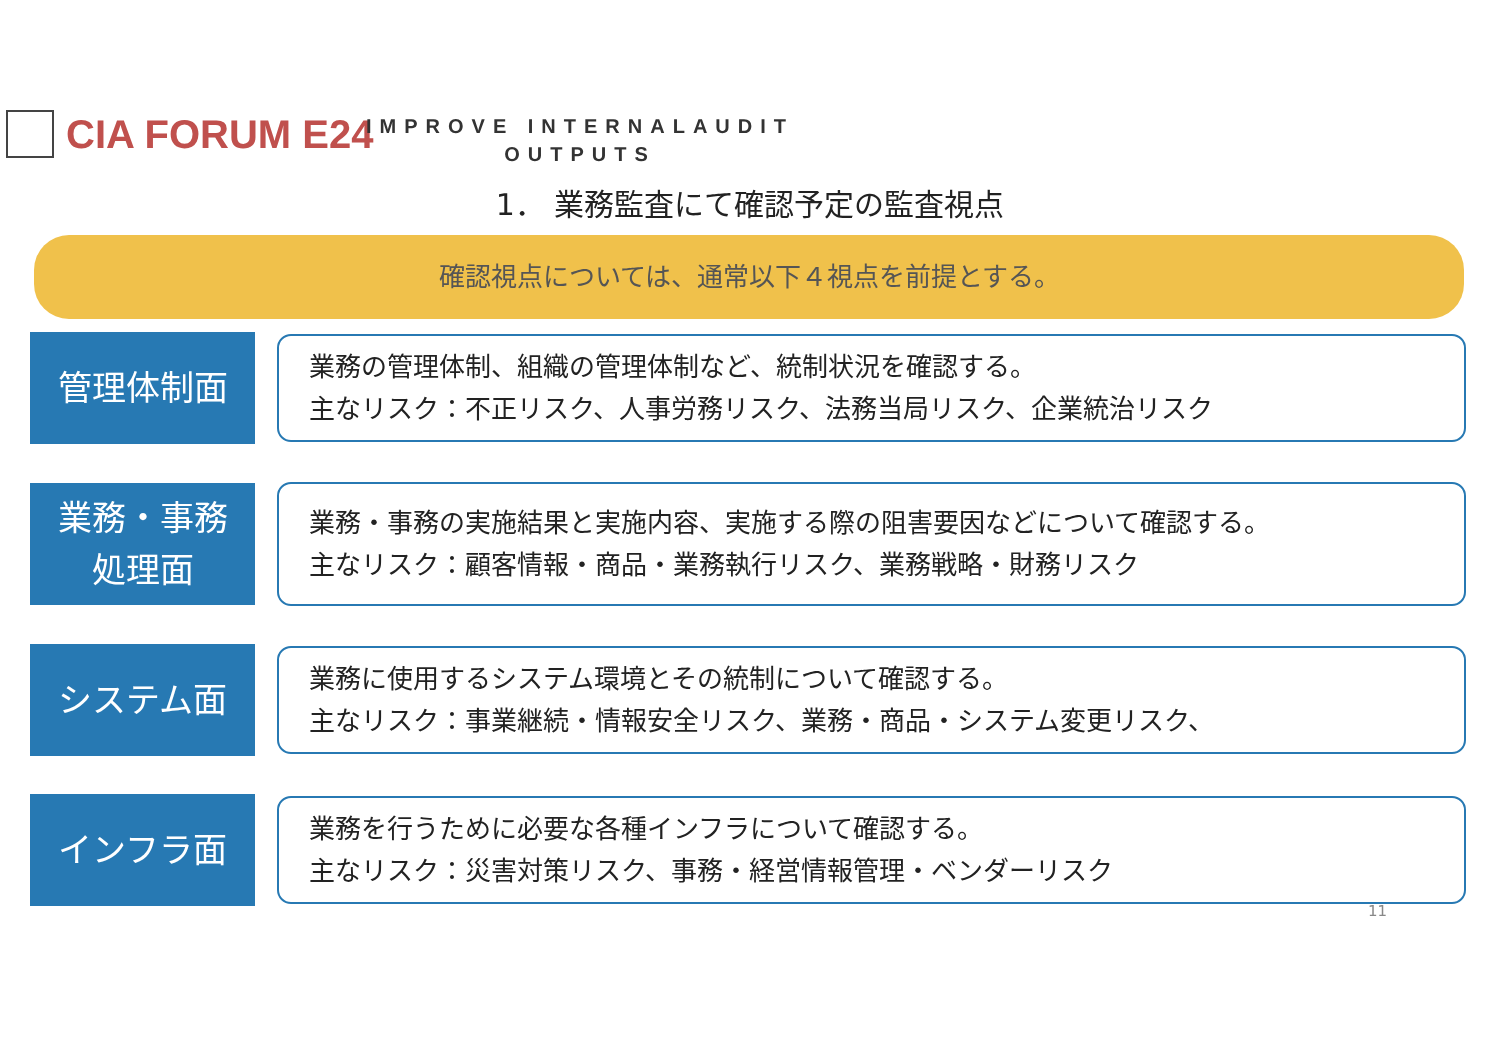CIA FORUM E24
IMPROVE INTERNALAUDIT OUTPUTS
1． 業務監査にて確認予定の監査視点
確認視点については、通常以下４視点を前提とする。
管理体制面
業務の管理体制、組織の管理体制など、統制状況を確認する。
主なリスク：不正リスク、人事労務リスク、法務当局リスク、企業統治リスク
業務・事務
処理面
業務・事務の実施結果と実施内容、実施する際の阻害要因などについて確認する。
主なリスク：顧客情報・商品・業務執行リスク、業務戦略・財務リスク
システム面
業務に使用するシステム環境とその統制について確認する。
主なリスク：事業継続・情報安全リスク、業務・商品・システム変更リスク、
インフラ面
業務を行うために必要な各種インフラについて確認する。
主なリスク：災害対策リスク、事務・経営情報管理・ベンダーリスク
11